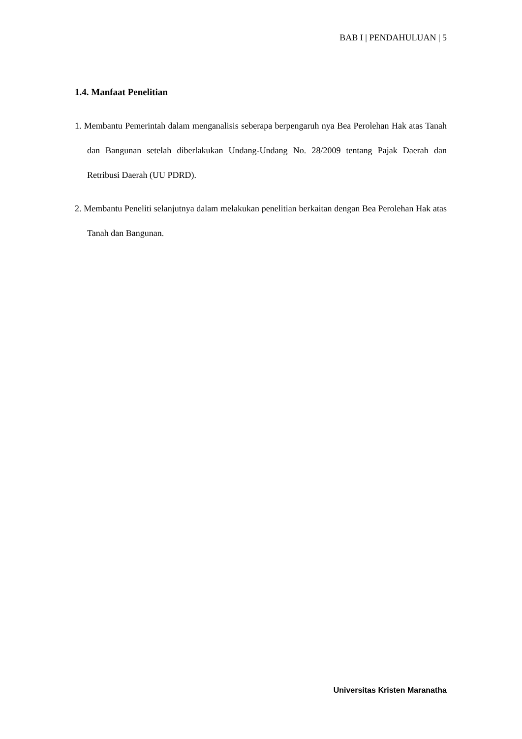BAB I | PENDAHULUAN | 5
1.4. Manfaat Penelitian
1. Membantu Pemerintah dalam menganalisis seberapa berpengaruh nya Bea Perolehan Hak atas Tanah dan Bangunan setelah diberlakukan Undang-Undang No. 28/2009 tentang Pajak Daerah dan Retribusi Daerah (UU PDRD).
2. Membantu Peneliti selanjutnya dalam melakukan penelitian berkaitan dengan Bea Perolehan Hak atas Tanah dan Bangunan.
Universitas Kristen Maranatha